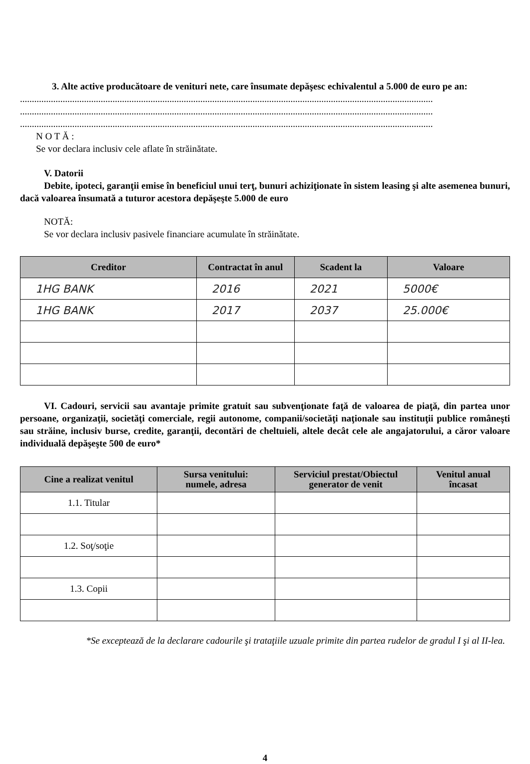3. Alte active producătoare de venituri nete, care însumate depăşesc echivalentul a 5.000 de euro pe an:
..............................................................................................................................................................................
..............................................................................................................................................................................
..............................................................................................................................................................................
N O T Ă :
Se vor declara inclusiv cele aflate în străinătate.
V. Datorii
Debite, ipoteci, garanţii emise în beneficiul unui terţ, bunuri achiziţionate în sistem leasing şi alte asemenea bunuri, dacă valoarea însumată a tuturor acestora depăşeşte 5.000 de euro
NOTĂ:
Se vor declara inclusiv pasivele financiare acumulate în străinătate.
| Creditor | Contractat în anul | Scadent la | Valoare |
| --- | --- | --- | --- |
| 1HG BANK | 2016 | 2021 | 5000€ |
| 1HG BANK | 2017 | 2037 | 25.000€ |
VI. Cadouri, servicii sau avantaje primite gratuit sau subvenţionate faţă de valoarea de piaţă, din partea unor persoane, organizaţii, societăţi comerciale, regii autonome, companii/societăţi naţionale sau instituţii publice româneşti sau străine, inclusiv burse, credite, garanţii, decontări de cheltuieli, altele decât cele ale angajatorului, a căror valoare individuală depăşeşte 500 de euro*
| Cine a realizat venitul | Sursa venitului: numele, adresa | Serviciul prestat/Obiectul generator de venit | Venitul anual încasat |
| --- | --- | --- | --- |
| 1.1. Titular | | | |
| 1.2. Soţ/soţie | | | |
| 1.3. Copii | | | |
*Se exceptează de la declarare cadourile şi trataţiile uzuale primite din partea rudelor de gradul I şi al II-lea.
4